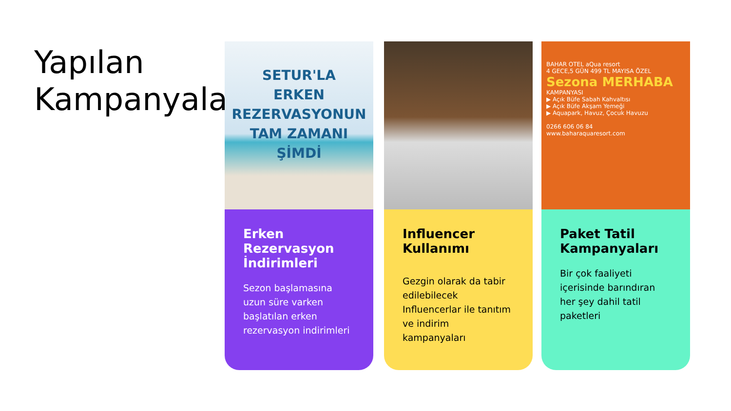Yapılan
Kampanyalar
SETUR'LA
ERKEN
REZERVASYONUN
TAM ZAMANI
ŞİMDİ
Erken Rezervasyon İndirimleri
Sezon başlamasına uzun süre varken başlatılan erken rezervasyon indirimleri
Influencer Kullanımı
Gezgin olarak da tabir edilebilecek Influencerlar ile tanıtım ve indirim kampanyaları
BAHAR OTEL aQua resort
4 GECE,5 GÜN 499 TL MAYISA ÖZEL
Sezona MERHABA
KAMPANYASI
▶ Açık Büfe Sabah Kahvaltısı
▶ Açık Büfe Akşam Yemeği
▶ Aquapark, Havuz, Çocuk Havuzu
0266 606 06 84
www.baharaquaresort.com
Paket Tatil Kampanyaları
Bir çok faaliyeti içerisinde barındıran her şey dahil tatil paketleri